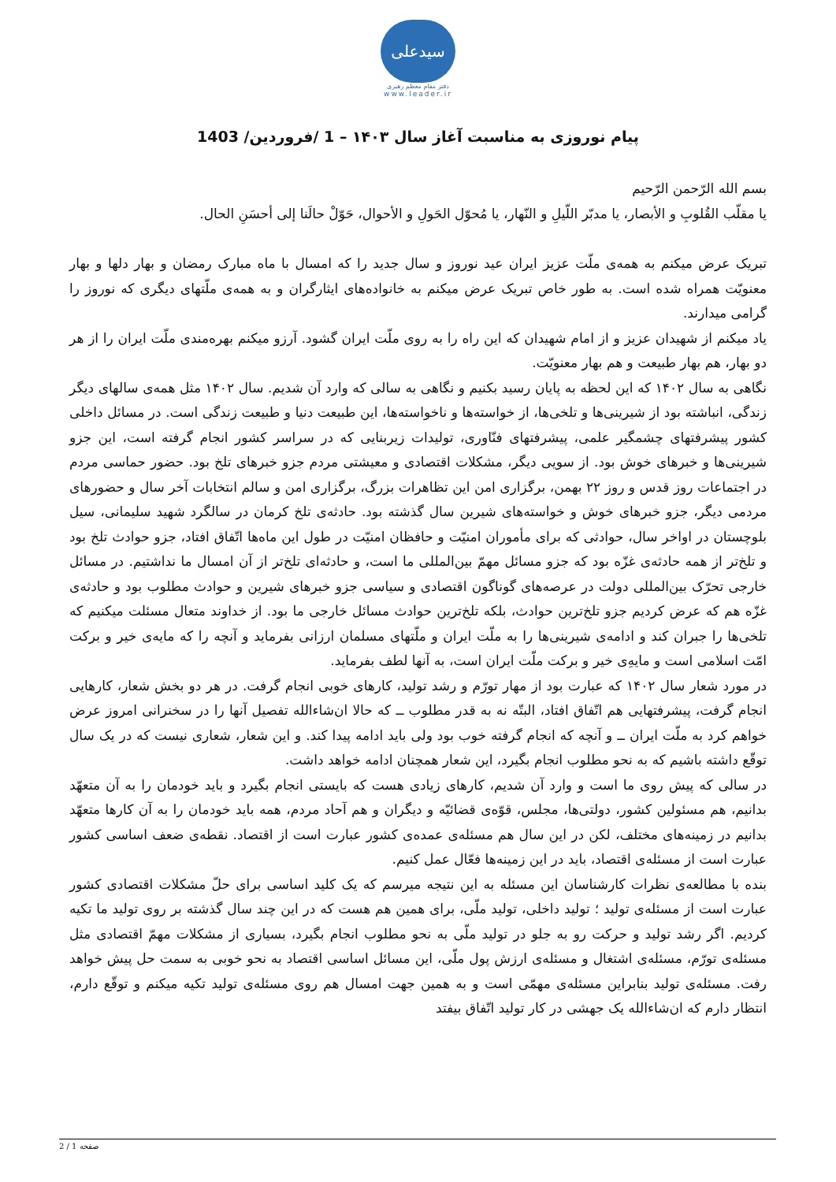سیدعلی
دفتر مقام معظم رهبری
www.leader.ir
پیام نوروزی به مناسبت آغاز سال ۱۴۰۳ – 1 /فروردین/ 1403
بسم الله الرّحمن الرّحیم
یا مقلّب القُلوبِ و الأبصار، یا مدبّر اللّیلِ و النّهار، یا مُحوّل الحَولِ و الأحوال، حَوّلْ حالَنا إلی أحسَنِ الحال.
تبریک عرض میکنم به همه‌ی ملّت عزیز ایران عید نوروز و سال جدید را که امسال با ماه مبارک رمضان و بهار دلها و بهار معنویّت همراه شده است. به طور خاص تبریک عرض میکنم به خانواده‌های ایثارگران و به همه‌ی ملّتهای دیگری که نوروز را گرامی میدارند.
یاد میکنم از شهیدان عزیز و از امام شهیدان که این راه را به روی ملّت ایران گشود. آرزو میکنم بهره‌مندی ملّت ایران را از هر دو بهار، هم بهار طبیعت و هم بهار معنویّت.
نگاهی به سال ۱۴۰۲ که این لحظه به پایان رسید بکنیم و نگاهی به سالی که وارد آن شدیم. سال ۱۴۰۲ مثل همه‌ی سالهای دیگر زندگی، انباشته بود از شیرینی‌ها و تلخی‌ها، از خواسته‌ها و ناخواسته‌ها، این طبیعت دنیا و طبیعت زندگی است. در مسائل داخلی کشور پیشرفتهای چشمگیر علمی، پیشرفتهای فنّاوری، تولیدات زیربنایی که در سراسر کشور انجام گرفته است، این جزو شیرینی‌ها و خبرهای خوش بود. از سویی دیگر، مشکلات اقتصادی و معیشتی مردم جزو خبرهای تلخ بود. حضور حماسی مردم در اجتماعات روز قدس و روز ۲۲ بهمن، برگزاری امن این تظاهرات بزرگ، برگزاری امن و سالم انتخابات آخر سال و حضورهای مردمی دیگر، جزو خبرهای خوش و خواسته‌های شیرین سال گذشته بود. حادثه‌ی تلخ کرمان در سالگرد شهید سلیمانی، سیل بلوچستان در اواخر سال، حوادثی که برای مأموران امنیّت و حافظان امنیّت در طول این ماه‌ها اتّفاق افتاد، جزو حوادث تلخ بود و تلخ‌تر از همه حادثه‌ی غزّه بود که جزو مسائل مهمّ بین‌المللی ما است، و حادثه‌ای تلخ‌تر از آن امسال ما نداشتیم. در مسائل خارجی تحرّک بین‌المللی دولت در عرصه‌های گوناگون اقتصادی و سیاسی جزو خبرهای شیرین و حوادث مطلوب بود و حادثه‌ی غزّه هم که عرض کردیم جزو تلخ‌ترین حوادث، بلکه تلخ‌ترین حوادث مسائل خارجی ما بود. از خداوند متعال مسئلت میکنیم که تلخی‌ها را جبران کند و ادامه‌ی شیرینی‌ها را به ملّت ایران و ملّتهای مسلمان ارزانی بفرماید و آنچه را که مایه‌ی خیر و برکت امّت اسلامی است و مایه‌ِی خیر و برکت ملّت ایران است، به آنها لطف بفرماید.
در مورد شعار سال ۱۴۰۲ که عبارت بود از مهار تورّم و رشد تولید، کارهای خوبی انجام گرفت. در هر دو بخش شعار، کارهایی انجام گرفت، پیشرفتهایی هم اتّفاق افتاد، البتّه نه به قدر مطلوب ــ که حالا ان‌شاءالله تفصیل آنها را در سخنرانی امروز عرض خواهم کرد به ملّت ایران ــ و آنچه که انجام گرفته خوب بود ولی باید ادامه پیدا کند. و این شعار، شعاری نیست که در یک سال توقّع داشته باشیم که به نحو مطلوب انجام بگیرد، این شعار همچنان ادامه خواهد داشت.
در سالی که پیش روی ما است و وارد آن شدیم، کارهای زیادی هست که بایستی انجام بگیرد و باید خودمان را به آن متعهّد بدانیم، هم مسئولین کشور، دولتی‌ها، مجلس، قوّه‌ی قضائیّه و دیگران و هم آحاد مردم، همه باید خودمان را به آن کارها متعهّد بدانیم در زمینه‌های مختلف، لکن در این سال هم مسئله‌ی عمده‌ی کشور عبارت است از اقتصاد. نقطه‌ی ضعف اساسی کشور عبارت است از مسئله‌ی اقتصاد، باید در این زمینه‌ها فعّال عمل کنیم.
بنده با مطالعه‌ی نظرات کارشناسان این مسئله به این نتیجه میرسم که یک کلید اساسی برای حلّ مشکلات اقتصادی کشور عبارت است از مسئله‌ی تولید ؛ تولید داخلی، تولید ملّی، برای همین هم هست که در این چند سال گذشته بر روی تولید ما تکیه کردیم. اگر رشد تولید و حرکت رو به جلو در تولید ملّی به نحو مطلوب انجام بگیرد، بسیاری از مشکلات مهمّ اقتصادی مثل مسئله‌ی تورّم، مسئله‌ی اشتغال و مسئله‌ی ارزش پول ملّی، این مسائل اساسی اقتصاد به نحو خوبی به سمت حل پیش خواهد رفت. مسئله‌ی تولید بنابراین مسئله‌ی مهمّی است و به همین جهت امسال هم روی مسئله‌ی تولید تکیه میکنم و توقّع دارم، انتظار دارم که ان‌شاءالله یک جهشی در کار تولید اتّفاق بیفتد
صفحه 1 / 2